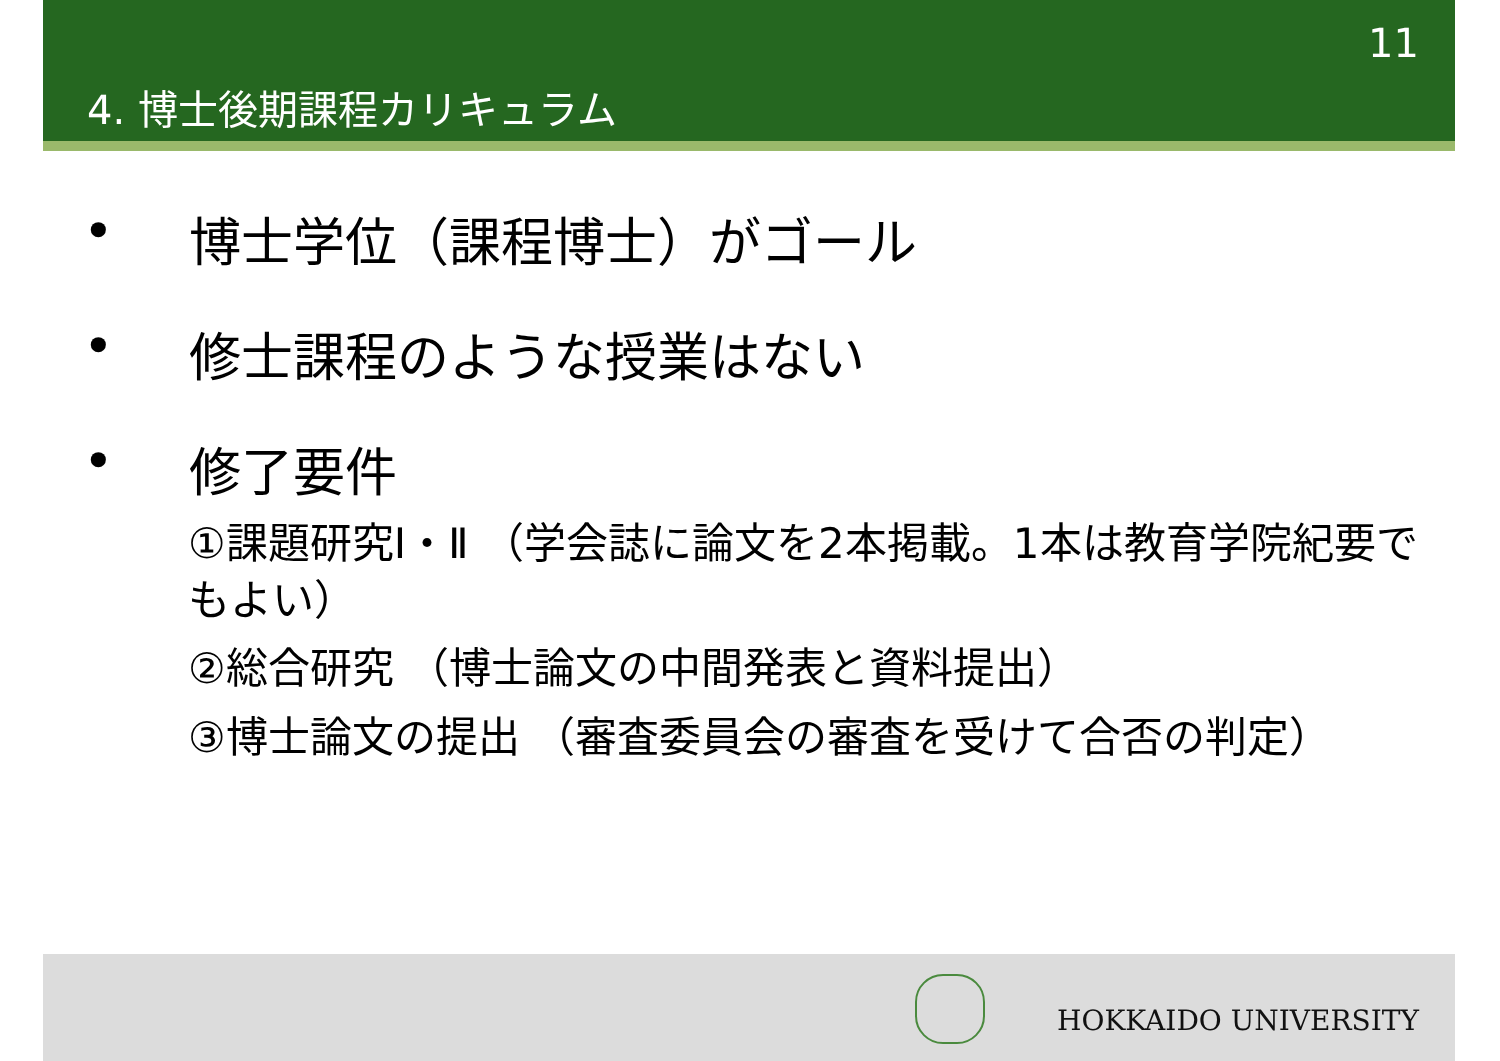11
4. 博士後期課程カリキュラム
• 博士学位（課程博士）がゴール
• 修士課程のような授業はない
• 修了要件
①課題研究Ⅰ・Ⅱ （学会誌に論文を2本掲載。1本は教育学院紀要でもよい）
②総合研究 （博士論文の中間発表と資料提出）
③博士論文の提出 （審査委員会の審査を受けて合否の判定）
HOKKAIDO UNIVERSITY